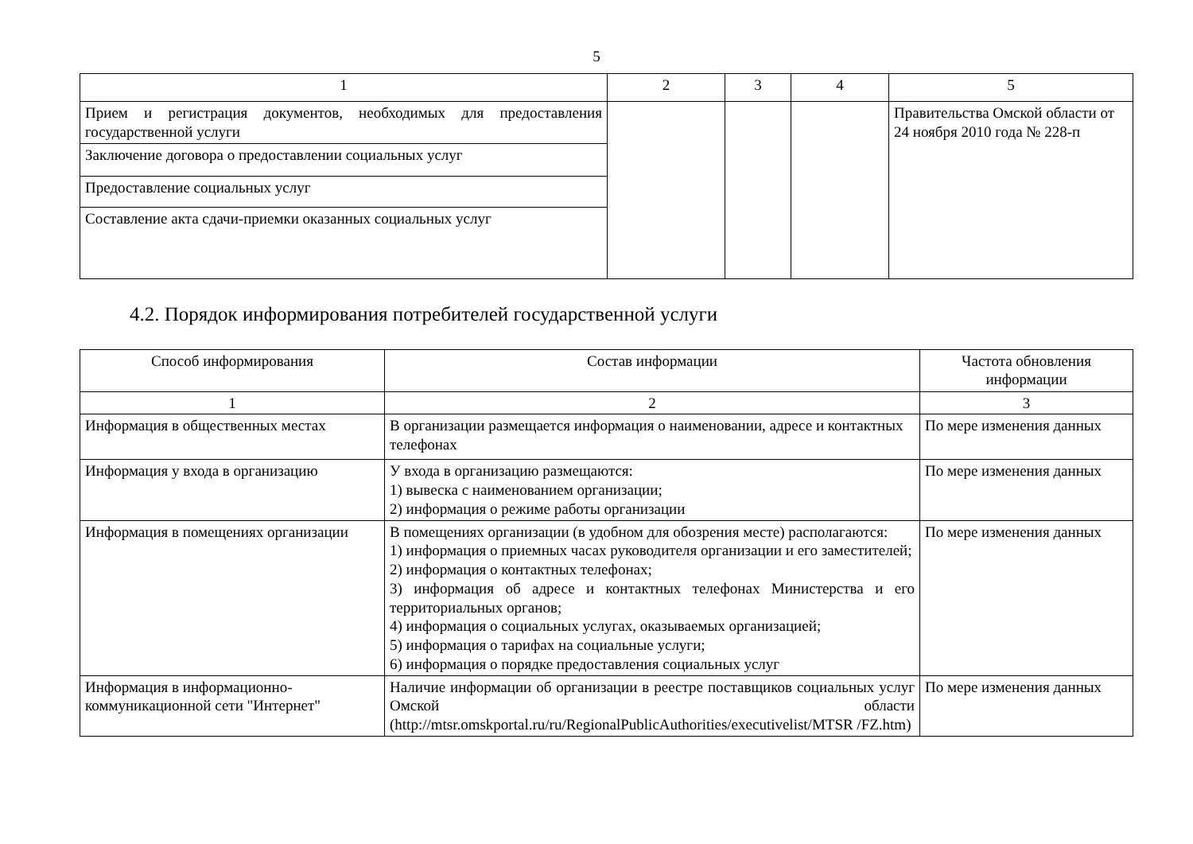5
| 1 | 2 | 3 | 4 | 5 |
| Прием и регистрация документов, необходимых для предоставления государственной услуги | | | | Правительства Омской области от 24 ноября 2010 года № 228-п |
| Заключение договора о предоставлении социальных услуг | | | | |
| Предоставление социальных услуг | | | | |
| Составление акта сдачи-приемки оказанных социальных услуг | | | | |
4.2. Порядок информирования потребителей государственной услуги
| Способ информирования | Состав информации | Частота обновления информации |
| --- | --- | --- |
| 1 | 2 | 3 |
| Информация в общественных местах | В организации размещается информация о наименовании, адресе и контактных телефонах | По мере изменения данных |
| Информация у входа в организацию | У входа в организацию размещаются: 1) вывеска с наименованием организации; 2) информация о режиме работы организации | По мере изменения данных |
| Информация в помещениях организации | В помещениях организации (в удобном для обозрения месте) располагаются: 1) информация о приемных часах руководителя организации и его заместителей; 2) информация о контактных телефонах; 3) информация об адресе и контактных телефонах Министерства и его территориальных органов; 4) информация о социальных услугах, оказываемых организацией; 5) информация о тарифах на социальные услуги; 6) информация о порядке предоставления социальных услуг | По мере изменения данных |
| Информация в информационно-коммуникационной сети "Интернет" | Наличие информации об организации в реестре поставщиков социальных услуг Омской области (http://mtsr.omskportal.ru/ru/RegionalPublicAuthorities/executivelist/MTSR /FZ.htm) | По мере изменения данных |